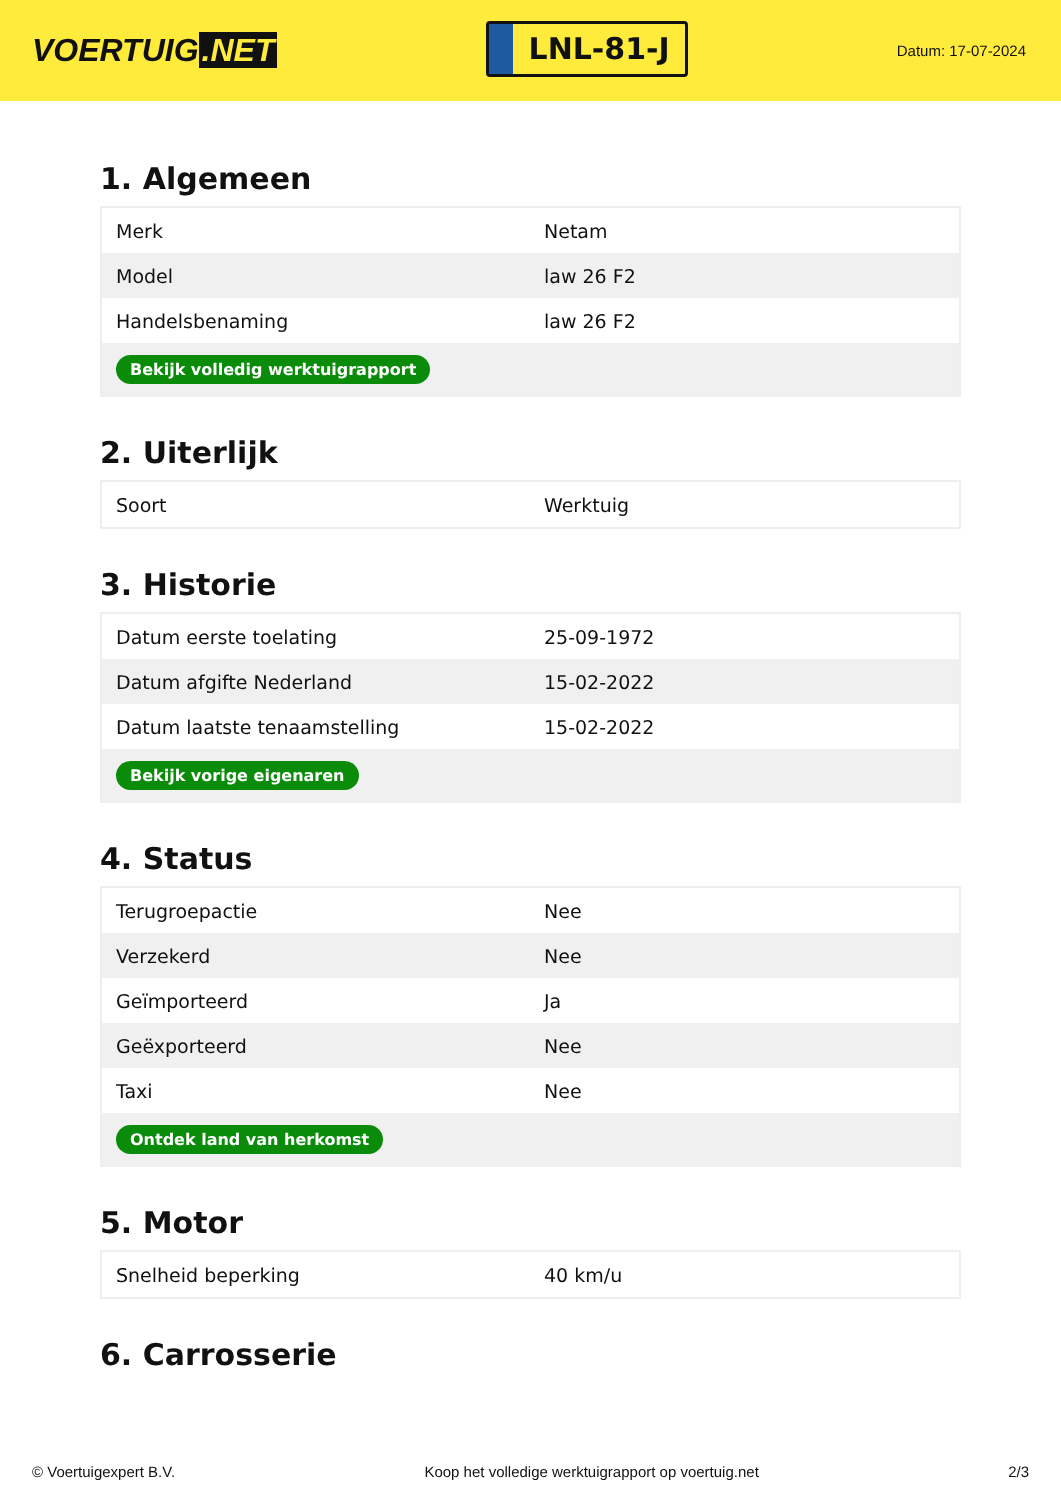VOERTUIG.NET
LNL-81-J
Datum: 17-07-2024
1. Algemeen
| Merk | Netam |
| Model | law 26 F2 |
| Handelsbenaming | law 26 F2 |
| Bekijk volledig werktuigrapport | |
2. Uiterlijk
| Soort | Werktuig |
3. Historie
| Datum eerste toelating | 25-09-1972 |
| Datum afgifte Nederland | 15-02-2022 |
| Datum laatste tenaamstelling | 15-02-2022 |
| Bekijk vorige eigenaren | |
4. Status
| Terugroepactie | Nee |
| Verzekerd | Nee |
| Geïmporteerd | Ja |
| Geëxporteerd | Nee |
| Taxi | Nee |
| Ontdek land van herkomst | |
5. Motor
| Snelheid beperking | 40 km/u |
6. Carrosserie
© Voertuigexpert B.V. Koop het volledige werktuigrapport op voertuig.net 2/3